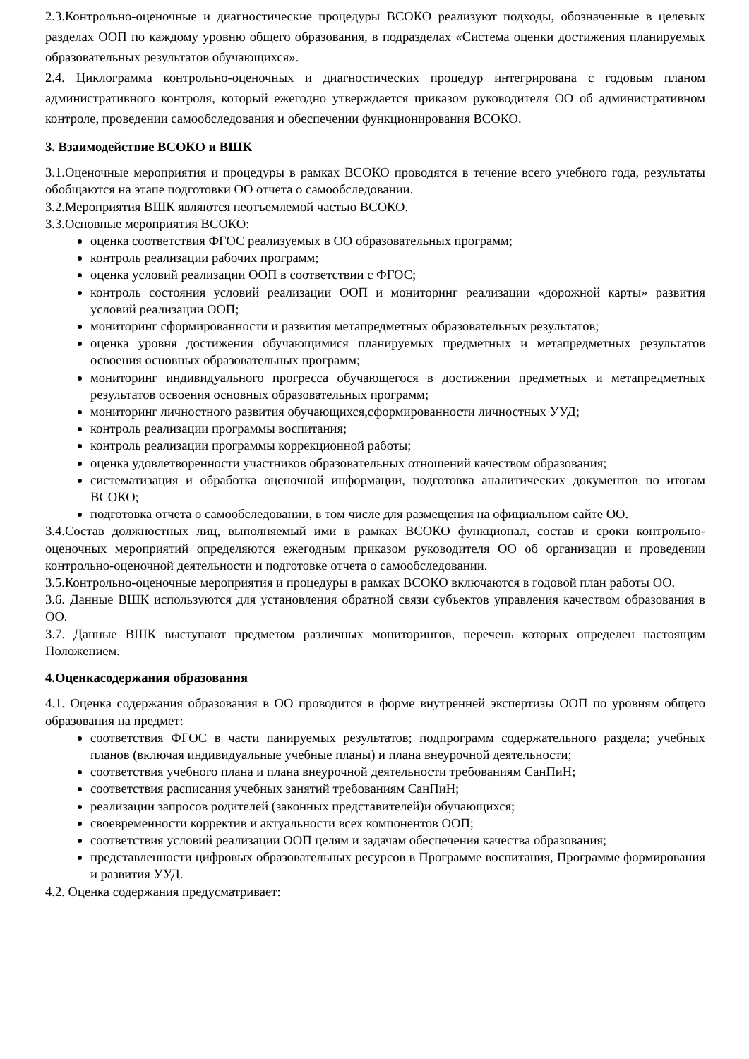2.3.Контрольно-оценочные и диагностические процедуры ВСОКО реализуют подходы, обозначенные в целевых разделах ООП по каждому уровню общего образования, в подразделах «Система оценки достижения планируемых образовательных результатов обучающихся».
2.4. Циклограмма контрольно-оценочных и диагностических процедур интегрирована с годовым планом административного контроля, который ежегодно утверждается приказом руководителя ОО об административном контроле, проведении самообследования и обеспечении функционирования ВСОКО.
3. Взаимодействие ВСОКО и ВШК
3.1.Оценочные мероприятия и процедуры в рамках ВСОКО проводятся в течение всего учебного года, результаты обобщаются на этапе подготовки ОО отчета о самообследовании.
3.2.Мероприятия ВШК являются неотъемлемой частью ВСОКО.
3.3.Основные мероприятия ВСОКО:
оценка соответствия ФГОС реализуемых в ОО образовательных программ;
контроль реализации рабочих программ;
оценка условий реализации ООП в соответствии с ФГОС;
контроль состояния условий реализации ООП и мониторинг реализации «дорожной карты» развития условий реализации ООП;
мониторинг сформированности и развития метапредметных образовательных результатов;
оценка уровня достижения обучающимися планируемых предметных и метапредметных результатов освоения основных образовательных программ;
мониторинг индивидуального прогресса обучающегося в достижении предметных и метапредметных результатов освоения основных образовательных программ;
мониторинг личностного развития обучающихся,сформированности личностных УУД;
контроль реализации программы воспитания;
контроль реализации программы коррекционной работы;
оценка удовлетворенности участников образовательных отношений качеством образования;
систематизация и обработка оценочной информации, подготовка аналитических документов по итогам ВСОКО;
подготовка отчета о самообследовании, в том числе для размещения на официальном сайте ОО.
3.4.Состав должностных лиц, выполняемый ими в рамках ВСОКО функционал, состав и сроки контрольно-оценочных мероприятий определяются ежегодным приказом руководителя ОО об организации и проведении контрольно-оценочной деятельности и подготовке отчета о самообследовании.
3.5.Контрольно-оценочные мероприятия и процедуры в рамках ВСОКО включаются в годовой план работы ОО.
3.6. Данные ВШК используются для установления обратной связи субъектов управления качеством образования в ОО.
3.7. Данные ВШК выступают предметом различных мониторингов, перечень которых определен настоящим Положением.
4.Оценкасодержания образования
4.1. Оценка содержания образования в ОО проводится в форме внутренней экспертизы ООП по уровням общего образования на предмет:
соответствия ФГОС в части панируемых результатов; подпрограмм содержательного раздела; учебных планов (включая индивидуальные учебные планы) и плана внеурочной деятельности;
соответствия учебного плана и плана внеурочной деятельности требованиям СанПиН;
соответствия расписания учебных занятий требованиям СанПиН;
реализации запросов родителей (законных представителей)и обучающихся;
своевременности корректив и актуальности всех компонентов ООП;
соответствия условий реализации ООП целям и задачам обеспечения качества образования;
представленности цифровых образовательных ресурсов в Программе воспитания, Программе формирования и развития УУД.
4.2. Оценка содержания предусматривает: